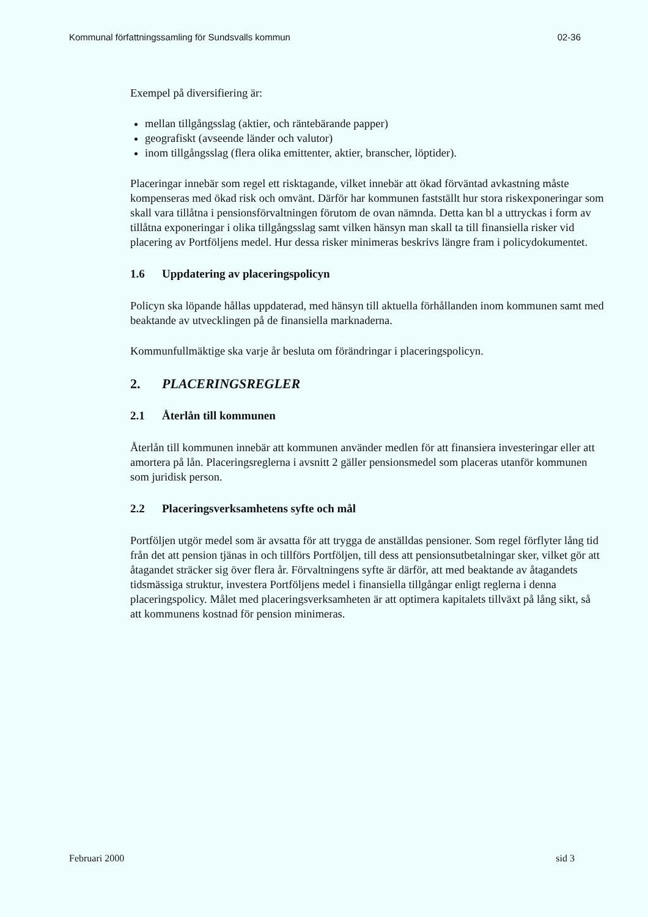Kommunal författningssamling för Sundsvalls kommun 02-36
Exempel på diversifiering är:
mellan tillgångsslag (aktier, och räntebärande papper)
geografiskt (avseende länder och valutor)
inom tillgångsslag (flera olika emittenter, aktier, branscher, löptider).
Placeringar innebär som regel ett risktagande, vilket innebär att ökad förväntad avkastning måste kompenseras med ökad risk och omvänt. Därför har kommunen fastställt hur stora riskexponeringar som skall vara tillåtna i pensionsförvaltningen förutom de ovan nämnda. Detta kan bl a uttryckas i form av tillåtna exponeringar i olika tillgångsslag samt vilken hänsyn man skall ta till finansiella risker vid placering av Portföljens medel. Hur dessa risker minimeras beskrivs längre fram i policydokumentet.
1.6 Uppdatering av placeringspolicyn
Policyn ska löpande hållas uppdaterad, med hänsyn till aktuella förhållanden inom kommunen samt med beaktande av utvecklingen på de finansiella marknaderna.
Kommunfullmäktige ska varje år besluta om förändringar i placeringspolicyn.
2. PLACERINGSREGLER
2.1 Återlån till kommunen
Återlån till kommunen innebär att kommunen använder medlen för att finansiera investeringar eller att amortera på lån. Placeringsreglerna i avsnitt 2 gäller pensionsmedel som placeras utanför kommunen som juridisk person.
2.2 Placeringsverksamhetens syfte och mål
Portföljen utgör medel som är avsatta för att trygga de anställdas pensioner. Som regel förflyter lång tid från det att pension tjänas in och tillförs Portföljen, till dess att pensionsutbetalningar sker, vilket gör att åtagandet sträcker sig över flera år. Förvaltningens syfte är därför, att med beaktande av åtagandets tidsmässiga struktur, investera Portföljens medel i finansiella tillgångar enligt reglerna i denna placeringspolicy. Målet med placeringsverksamheten är att optimera kapitalets tillväxt på lång sikt, så att kommunens kostnad för pension minimeras.
Februari 2000 sid 3